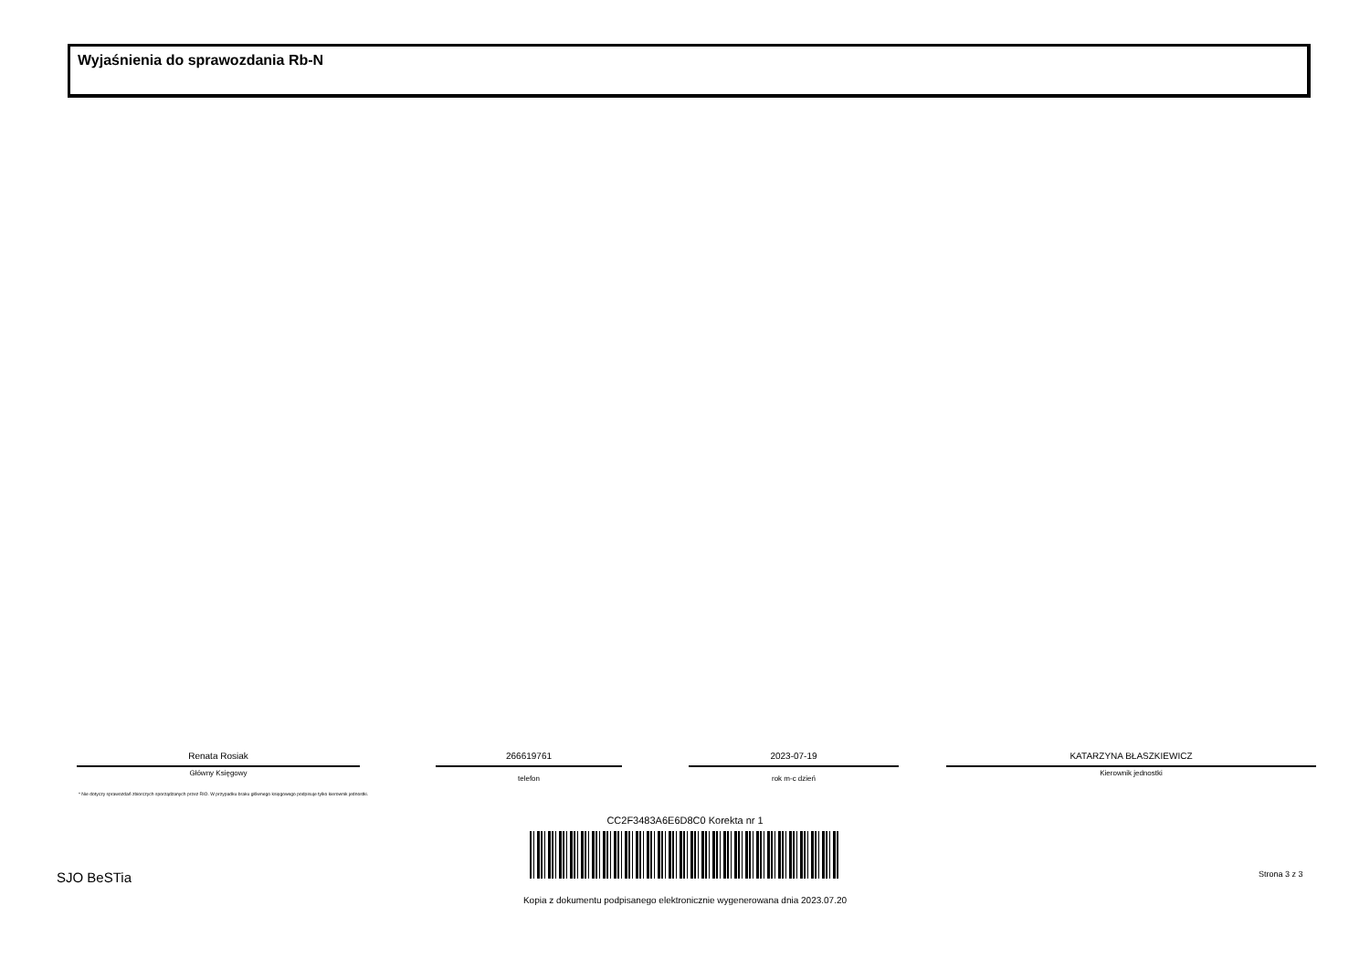Wyjaśnienia do sprawozdania Rb-N
Renata Rosiak
Główny Księgowy
266619761
telefon
2023-07-19
rok m-c dzień
KATARZYNA BŁASZKIEWICZ
Kierownik jednostki
* Nie dotyczy sprawozdań zbiorczych sporządzanych przez RIO. W przypadku braku głównego księgowego podpisuje tylko kierownik jednostki.
CC2F3483A6E6D8C0 Korekta nr 1
SJO BeSTia Strona 3 z 3
Kopia z dokumentu podpisanego elektronicznie wygenerowana dnia 2023.07.20